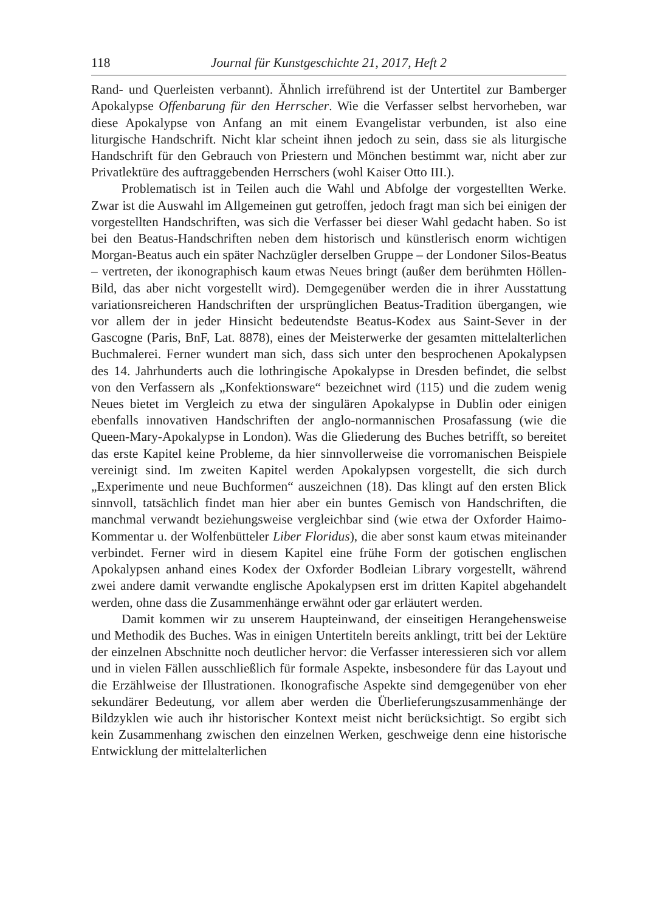118 Journal für Kunstgeschichte 21, 2017, Heft 2
Rand- und Querleisten verbannt). Ähnlich irreführend ist der Untertitel zur Bamberger Apokalypse Offenbarung für den Herrscher. Wie die Verfasser selbst hervorheben, war diese Apokalypse von Anfang an mit einem Evangelistar verbunden, ist also eine liturgische Handschrift. Nicht klar scheint ihnen jedoch zu sein, dass sie als liturgische Handschrift für den Gebrauch von Priestern und Mönchen bestimmt war, nicht aber zur Privatlektüre des auftraggebenden Herrschers (wohl Kaiser Otto III.).
Problematisch ist in Teilen auch die Wahl und Abfolge der vorgestellten Werke. Zwar ist die Auswahl im Allgemeinen gut getroffen, jedoch fragt man sich bei einigen der vorgestellten Handschriften, was sich die Verfasser bei dieser Wahl gedacht haben. So ist bei den Beatus-Handschriften neben dem historisch und künstlerisch enorm wichtigen Morgan-Beatus auch ein später Nachzügler derselben Gruppe – der Londoner Silos-Beatus – vertreten, der ikonographisch kaum etwas Neues bringt (außer dem berühmten Höllen-Bild, das aber nicht vorgestellt wird). Demgegenüber werden die in ihrer Ausstattung variationsreicheren Handschriften der ursprünglichen Beatus-Tradition übergangen, wie vor allem der in jeder Hinsicht bedeutendste Beatus-Kodex aus Saint-Sever in der Gascogne (Paris, BnF, Lat. 8878), eines der Meisterwerke der gesamten mittelalterlichen Buchmalerei. Ferner wundert man sich, dass sich unter den besprochenen Apokalypsen des 14. Jahrhunderts auch die lothringische Apokalypse in Dresden befindet, die selbst von den Verfassern als „Konfektionsware“ bezeichnet wird (115) und die zudem wenig Neues bietet im Vergleich zu etwa der singulären Apokalypse in Dublin oder einigen ebenfalls innovativen Handschriften der anglo-normannischen Prosafassung (wie die Queen-Mary-Apokalypse in London). Was die Gliederung des Buches betrifft, so bereitet das erste Kapitel keine Probleme, da hier sinnvollerweise die vorromanischen Beispiele vereinigt sind. Im zweiten Kapitel werden Apokalypsen vorgestellt, die sich durch „Experimente und neue Buchformen“ auszeichnen (18). Das klingt auf den ersten Blick sinnvoll, tatsächlich findet man hier aber ein buntes Gemisch von Handschriften, die manchmal verwandt beziehungsweise vergleichbar sind (wie etwa der Oxforder Haimo-Kommentar u. der Wolfenbütteler Liber Floridus), die aber sonst kaum etwas miteinander verbindet. Ferner wird in diesem Kapitel eine frühe Form der gotischen englischen Apokalypsen anhand eines Kodex der Oxforder Bodleian Library vorgestellt, während zwei andere damit verwandte englische Apokalypsen erst im dritten Kapitel abgehandelt werden, ohne dass die Zusammenhänge erwähnt oder gar erläutert werden.
Damit kommen wir zu unserem Haupteinwand, der einseitigen Herangehensweise und Methodik des Buches. Was in einigen Untertiteln bereits anklingt, tritt bei der Lektüre der einzelnen Abschnitte noch deutlicher hervor: die Verfasser interessieren sich vor allem und in vielen Fällen ausschließlich für formale Aspekte, insbesondere für das Layout und die Erzählweise der Illustrationen. Ikonografische Aspekte sind demgegenüber von eher sekundärer Bedeutung, vor allem aber werden die Überlieferungszusammenhänge der Bildzyklen wie auch ihr historischer Kontext meist nicht berücksichtigt. So ergibt sich kein Zusammenhang zwischen den einzelnen Werken, geschweige denn eine historische Entwicklung der mittelalterlichen